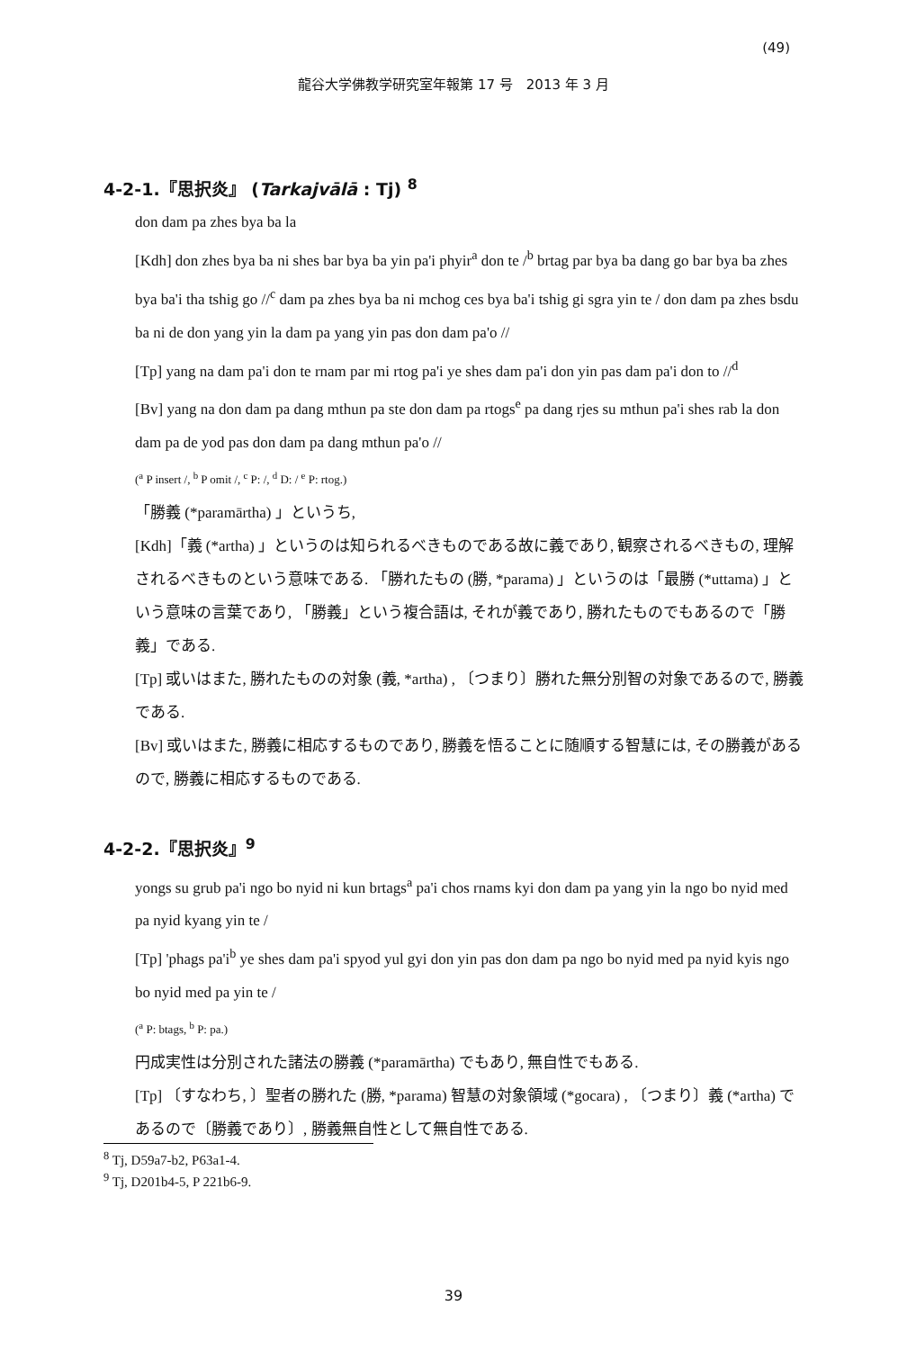(49)
龍谷大学佛教学研究室年報第 17 号　2013 年 3 月
4-2-1.『思択炎』 (Tarkajvālā : Tj) <sup>8</sup>
don dam pa zhes bya ba la
[Kdh] don zhes bya ba ni shes bar bya ba yin pa'i phyir<sup>a</sup> don te /<sup>b</sup> brtag par bya ba dang go bar bya ba zhes bya ba'i tha tshig go //<sup>c</sup> dam pa zhes bya ba ni mchog ces bya ba'i tshig gi sgra yin te / don dam pa zhes bsdu ba ni de don yang yin la dam pa yang yin pas don dam pa'o //
[Tp] yang na dam pa'i don te rnam par mi rtog pa'i ye shes dam pa'i don yin pas dam pa'i don to //<sup>d</sup>
[Bv] yang na don dam pa dang mthun pa ste don dam pa rtogs<sup>e</sup> pa dang rjes su mthun pa'i shes rab la don dam pa de yod pas don dam pa dang mthun pa'o //
(<sup>a</sup> P insert /, <sup>b</sup> P omit /, <sup>c</sup> P: /, <sup>d</sup> D: / <sup>e</sup> P: rtog.)
「勝義 (*paramārtha) 」というち,
[Kdh]「義 (*artha) 」というのは知られるべきものである故に義であり, 観察されるべきもの, 理解されるべきものという意味である. 「勝れたもの (勝, *parama) 」というのは「最勝 (*uttama) 」という意味の言葉であり, 「勝義」という複合語は, それが義であり, 勝れたものでもあるので「勝義」である.
[Tp] 或いはまた, 勝れたものの対象 (義, *artha) , 〔つまり〕勝れた無分別智の対象であるので, 勝義である.
[Bv] 或いはまた, 勝義に相応するものであり, 勝義を悟ることに随順する智慧には, その勝義があるので, 勝義に相応するものである.
4-2-2.『思択炎』<sup>9</sup>
yongs su grub pa'i ngo bo nyid ni kun brtags<sup>a</sup> pa'i chos rnams kyi don dam pa yang yin la ngo bo nyid med pa nyid kyang yin te /
[Tp] 'phags pa'i<sup>b</sup> ye shes dam pa'i spyod yul gyi don yin pas don dam pa ngo bo nyid med pa nyid kyis ngo bo nyid med pa yin te /
(<sup>a</sup> P: btags, <sup>b</sup> P: pa.)
円成実性は分別された諸法の勝義 (*paramārtha) でもあり, 無自性でもある.
[Tp] 〔すなわち, 〕聖者の勝れた (勝, *parama) 智慧の対象領域 (*gocara) , 〔つまり〕義 (*artha) であるので〔勝義であり〕, 勝義無自性として無自性である.
<sup>8</sup> Tj, D59a7-b2, P63a1-4.
<sup>9</sup> Tj, D201b4-5, P 221b6-9.
39